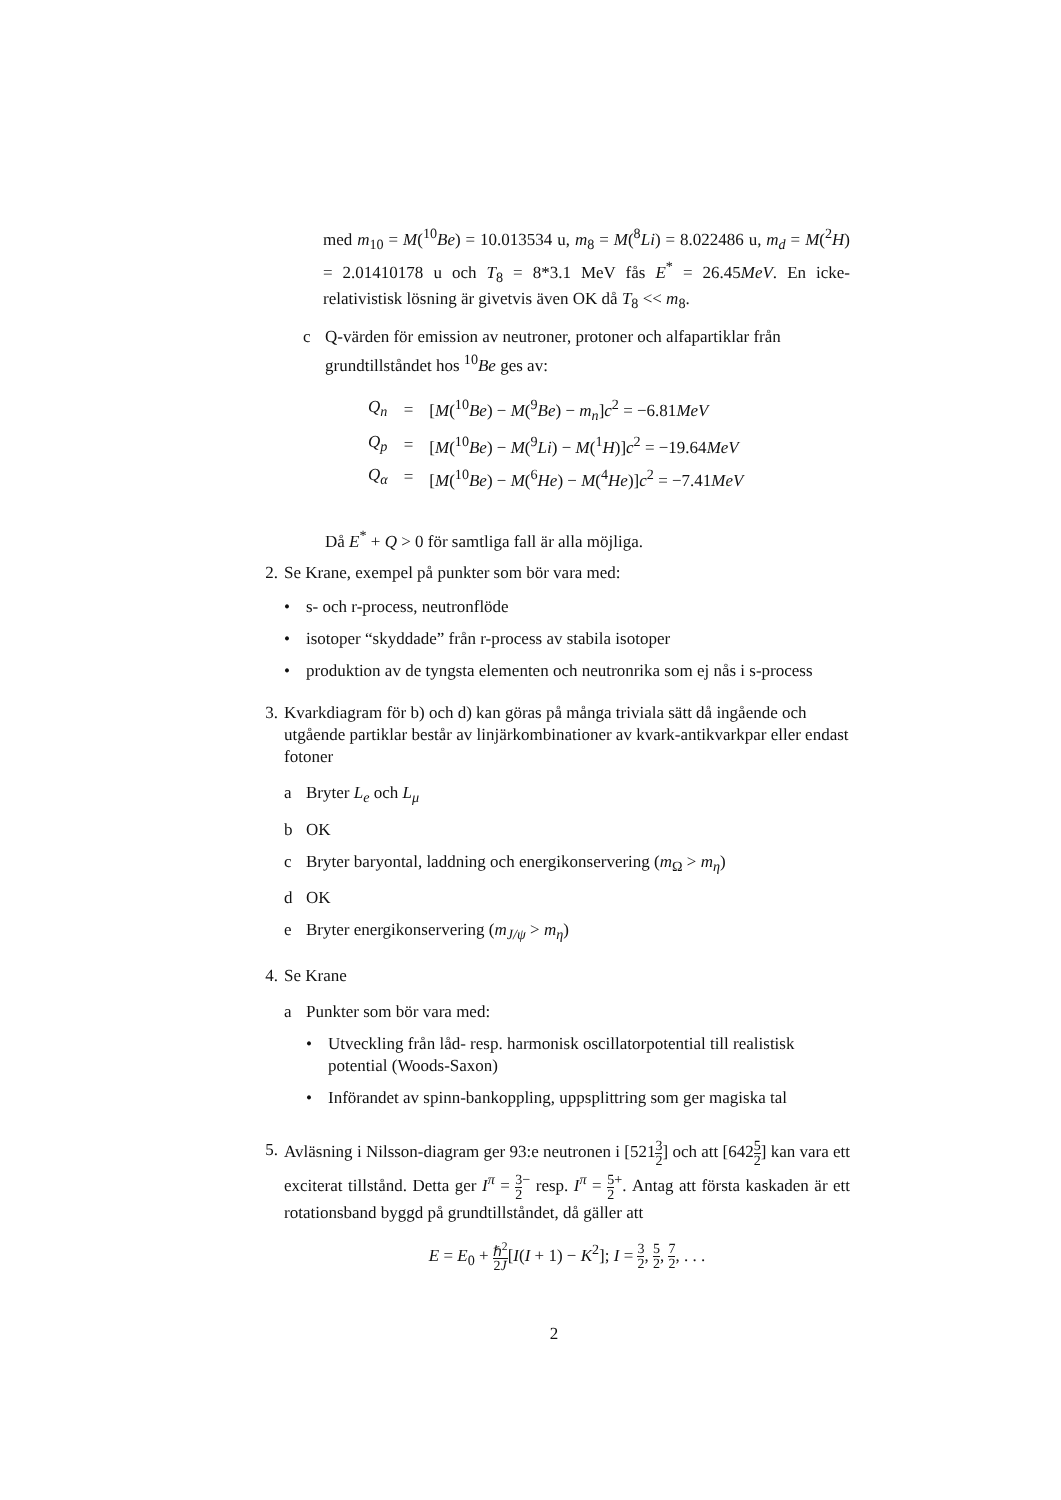med m<sub>10</sub> = M(<sup>10</sup>Be) = 10.013534 u, m<sub>8</sub> = M(<sup>8</sup>Li) = 8.022486 u, m<sub>d</sub> = M(<sup>2</sup>H) = 2.01410178 u och T<sub>8</sub> = 8*3.1 MeV fås E<sup>*</sup> = 26.45MeV. En icke-relativistisk lösning är givetvis även OK då T<sub>8</sub> << m<sub>8</sub>.
c Q-värden för emission av neutroner, protoner och alfapartiklar från grundtillståndet hos <sup>10</sup>Be ges av:
| Q<sub>n</sub> | = | [ M (<sup>10</sup> Be ) − M (<sup>9</sup> Be ) − m<sub>n</sub> ] c<sup>2</sup> = −6.81 MeV |
| Q<sub>p</sub> | = | [ M (<sup>10</sup> Be ) − M (<sup>9</sup> Li ) − M (<sup>1</sup> H )] c<sup>2</sup> = −19.64 MeV |
| Q<sub>α</sub> | = | [ M (<sup>10</sup> Be ) − M (<sup>6</sup> He ) − M (<sup>4</sup> He )] c<sup>2</sup> = −7.41 MeV |
Då E<sup>*</sup> + Q > 0 för samtliga fall är alla möjliga.
2.
Se Krane, exempel på punkter som bör vara med:
• s- och r-process, neutronflöde
• isotoper “skyddade” från r-process av stabila isotoper
• produktion av de tyngsta elementen och neutronrika som ej nås i s-process
3.
Kvarkdiagram för b) och d) kan göras på många triviala sätt då ingående och utgående partiklar består av linjärkombinationer av kvark-antikvarkpar eller endast fotoner
a Bryter L<sub>e</sub> och L<sub>μ</sub>
b OK
c Bryter baryontal, laddning och energikonservering (m<sub>Ω</sub> > m<sub>η</sub>)
d OK
e Bryter energikonservering (m<sub>J/ψ</sub> > m<sub>η</sub>)
4.
Se Krane
a Punkter som bör vara med:
• Utveckling från låd- resp. harmonisk oscillatorpotential till realistisk potential (Woods-Saxon)
• Införandet av spinn-bankoppling, uppsplittring som ger magiska tal
5.
Avläsning i Nilsson-diagram ger 93:e neutronen i [5213 2] och att [6425 2] kan vara ett exciterat tillstånd. Detta ger I<sup>π</sup> = 3 2<sup>−</sup> resp. I<sup>π</sup> = 5 2<sup>+</sup>. Antag att första kaskaden är ett rotationsband byggd på grundtillståndet, då gäller att
E = E<sub>0</sub> + ℏ<sup>2</sup> 2J[I(I + 1) − K<sup>2</sup>]; I = 3 2, 5 2, 7 2, . . .
2